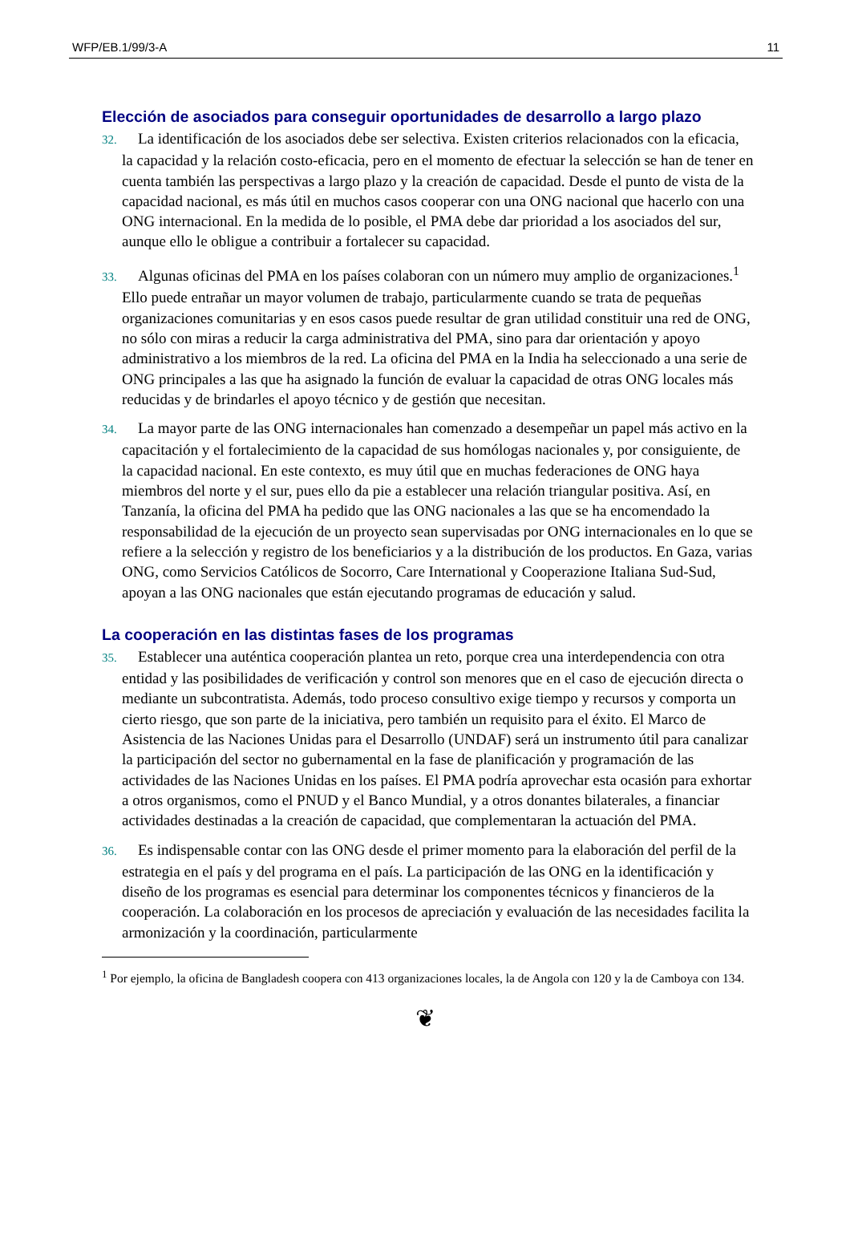WFP/EB.1/99/3-A 11
Elección de asociados para conseguir oportunidades de desarrollo a largo plazo
32. La identificación de los asociados debe ser selectiva. Existen criterios relacionados con la eficacia, la capacidad y la relación costo-eficacia, pero en el momento de efectuar la selección se han de tener en cuenta también las perspectivas a largo plazo y la creación de capacidad. Desde el punto de vista de la capacidad nacional, es más útil en muchos casos cooperar con una ONG nacional que hacerlo con una ONG internacional. En la medida de lo posible, el PMA debe dar prioridad a los asociados del sur, aunque ello le obligue a contribuir a fortalecer su capacidad.
33. Algunas oficinas del PMA en los países colaboran con un número muy amplio de organizaciones.<sup>1</sup> Ello puede entrañar un mayor volumen de trabajo, particularmente cuando se trata de pequeñas organizaciones comunitarias y en esos casos puede resultar de gran utilidad constituir una red de ONG, no sólo con miras a reducir la carga administrativa del PMA, sino para dar orientación y apoyo administrativo a los miembros de la red. La oficina del PMA en la India ha seleccionado a una serie de ONG principales a las que ha asignado la función de evaluar la capacidad de otras ONG locales más reducidas y de brindarles el apoyo técnico y de gestión que necesitan.
34. La mayor parte de las ONG internacionales han comenzado a desempeñar un papel más activo en la capacitación y el fortalecimiento de la capacidad de sus homólogas nacionales y, por consiguiente, de la capacidad nacional. En este contexto, es muy útil que en muchas federaciones de ONG haya miembros del norte y el sur, pues ello da pie a establecer una relación triangular positiva. Así, en Tanzanía, la oficina del PMA ha pedido que las ONG nacionales a las que se ha encomendado la responsabilidad de la ejecución de un proyecto sean supervisadas por ONG internacionales en lo que se refiere a la selección y registro de los beneficiarios y a la distribución de los productos. En Gaza, varias ONG, como Servicios Católicos de Socorro, Care International y Cooperazione Italiana Sud-Sud, apoyan a las ONG nacionales que están ejecutando programas de educación y salud.
La cooperación en las distintas fases de los programas
35. Establecer una auténtica cooperación plantea un reto, porque crea una interdependencia con otra entidad y las posibilidades de verificación y control son menores que en el caso de ejecución directa o mediante un subcontratista. Además, todo proceso consultivo exige tiempo y recursos y comporta un cierto riesgo, que son parte de la iniciativa, pero también un requisito para el éxito. El Marco de Asistencia de las Naciones Unidas para el Desarrollo (UNDAF) será un instrumento útil para canalizar la participación del sector no gubernamental en la fase de planificación y programación de las actividades de las Naciones Unidas en los países. El PMA podría aprovechar esta ocasión para exhortar a otros organismos, como el PNUD y el Banco Mundial, y a otros donantes bilaterales, a financiar actividades destinadas a la creación de capacidad, que complementaran la actuación del PMA.
36. Es indispensable contar con las ONG desde el primer momento para la elaboración del perfil de la estrategia en el país y del programa en el país. La participación de las ONG en la identificación y diseño de los programas es esencial para determinar los componentes técnicos y financieros de la cooperación. La colaboración en los procesos de apreciación y evaluación de las necesidades facilita la armonización y la coordinación, particularmente
<sup>1</sup> Por ejemplo, la oficina de Bangladesh coopera con 413 organizaciones locales, la de Angola con 120 y la de Camboya con 134.
❦